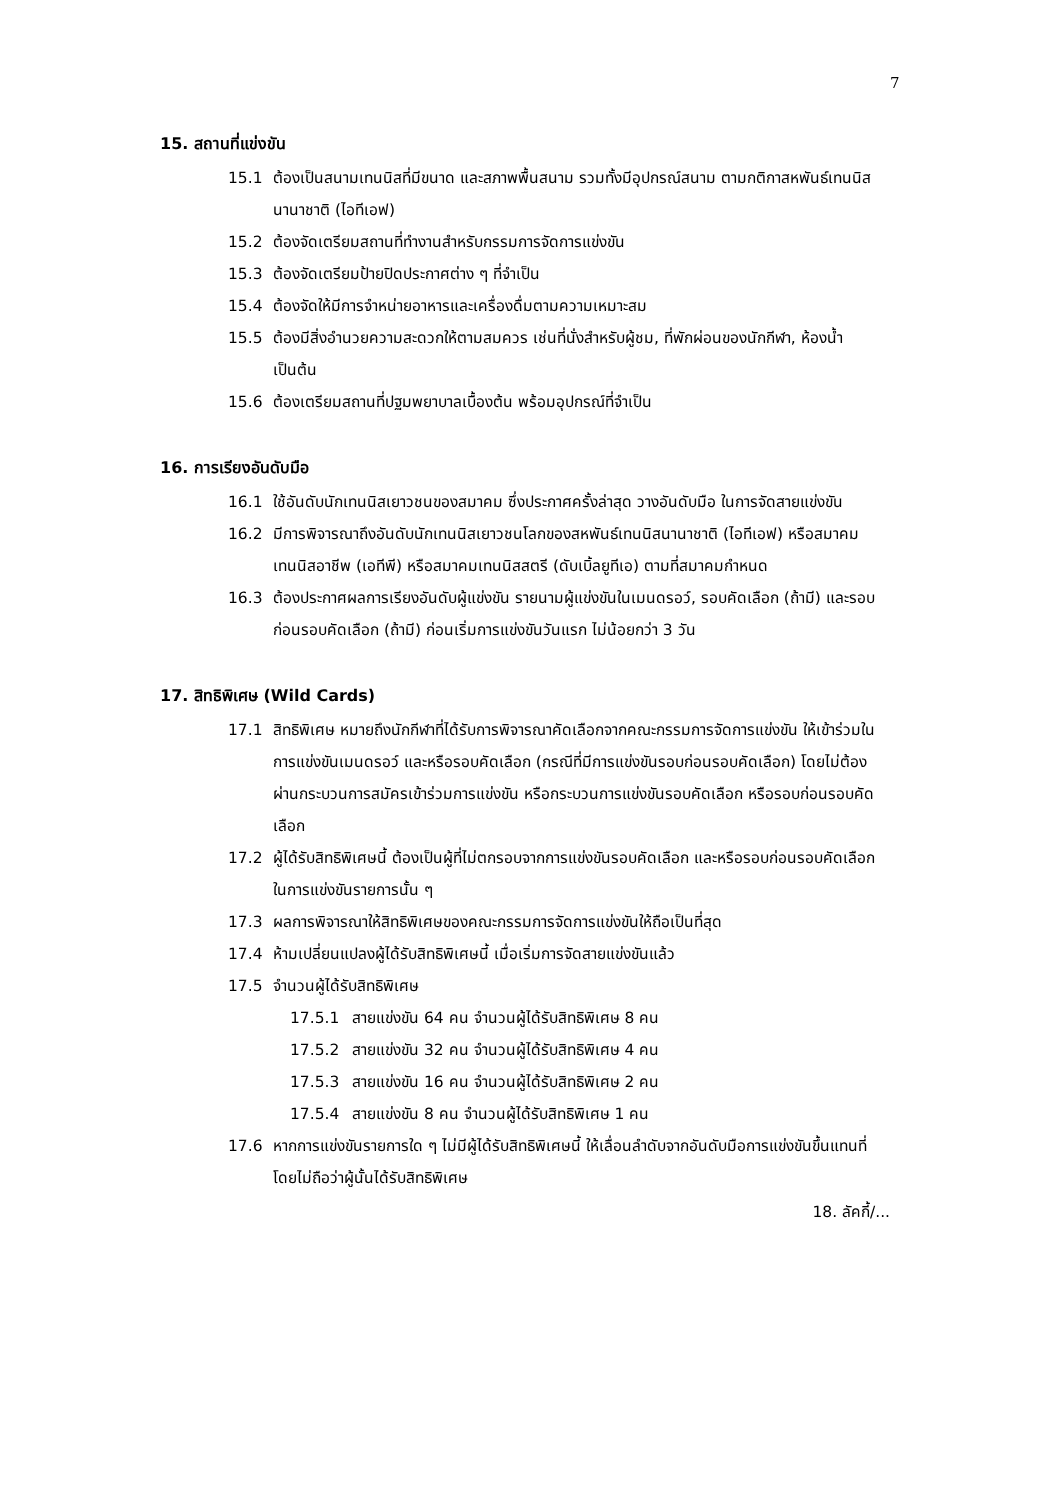7
15. สถานที่แข่งขัน
15.1 ต้องเป็นสนามเทนนิสที่มีขนาด และสภาพพื้นสนาม รวมทั้งมีอุปกรณ์สนาม ตามกติกาสหพันธ์เทนนิสนานาชาติ (ไอทีเอฟ)
15.2 ต้องจัดเตรียมสถานที่ทำงานสำหรับกรรมการจัดการแข่งขัน
15.3 ต้องจัดเตรียมป้ายปิดประกาศต่าง ๆ ที่จำเป็น
15.4 ต้องจัดให้มีการจำหน่ายอาหารและเครื่องดื่มตามความเหมาะสม
15.5 ต้องมีสิ่งอำนวยความสะดวกให้ตามสมควร เช่นที่นั่งสำหรับผู้ชม, ที่พักผ่อนของนักกีฬา, ห้องน้ำ เป็นต้น
15.6 ต้องเตรียมสถานที่ปฐมพยาบาลเบื้องต้น พร้อมอุปกรณ์ที่จำเป็น
16. การเรียงอันดับมือ
16.1 ใช้อันดับนักเทนนิสเยาวชนของสมาคม ซึ่งประกาศครั้งล่าสุด วางอันดับมือ ในการจัดสายแข่งขัน
16.2 มีการพิจารณาถึงอันดับนักเทนนิสเยาวชนโลกของสหพันธ์เทนนิสนานาชาติ (ไอทีเอฟ) หรือสมาคมเทนนิสอาชีพ (เอทีพี) หรือสมาคมเทนนิสสตรี (ดับเบิ้ลยูทีเอ) ตามที่สมาคมกำหนด
16.3 ต้องประกาศผลการเรียงอันดับผู้แข่งขัน รายนามผู้แข่งขันในเมนดรอว์, รอบคัดเลือก (ถ้ามี) และรอบก่อนรอบคัดเลือก (ถ้ามี) ก่อนเริ่มการแข่งขันวันแรก ไม่น้อยกว่า 3 วัน
17. สิทธิพิเศษ (Wild Cards)
17.1 สิทธิพิเศษ หมายถึงนักกีฬาที่ได้รับการพิจารณาคัดเลือกจากคณะกรรมการจัดการแข่งขัน ให้เข้าร่วมในการแข่งขันเมนดรอว์ และหรือรอบคัดเลือก (กรณีที่มีการแข่งขันรอบก่อนรอบคัดเลือก) โดยไม่ต้องผ่านกระบวนการสมัครเข้าร่วมการแข่งขัน หรือกระบวนการแข่งขันรอบคัดเลือก หรือรอบก่อนรอบคัดเลือก
17.2 ผู้ได้รับสิทธิพิเศษนี้ ต้องเป็นผู้ที่ไม่ตกรอบจากการแข่งขันรอบคัดเลือก และหรือรอบก่อนรอบคัดเลือก ในการแข่งขันรายการนั้น ๆ
17.3 ผลการพิจารณาให้สิทธิพิเศษของคณะกรรมการจัดการแข่งขันให้ถือเป็นที่สุด
17.4 ห้ามเปลี่ยนแปลงผู้ได้รับสิทธิพิเศษนี้ เมื่อเริ่มการจัดสายแข่งขันแล้ว
17.5 จำนวนผู้ได้รับสิทธิพิเศษ
17.5.1 สายแข่งขัน 64 คน จำนวนผู้ได้รับสิทธิพิเศษ 8 คน
17.5.2 สายแข่งขัน 32 คน จำนวนผู้ได้รับสิทธิพิเศษ 4 คน
17.5.3 สายแข่งขัน 16 คน จำนวนผู้ได้รับสิทธิพิเศษ 2 คน
17.5.4 สายแข่งขัน 8 คน จำนวนผู้ได้รับสิทธิพิเศษ 1 คน
17.6 หากการแข่งขันรายการใด ๆ ไม่มีผู้ได้รับสิทธิพิเศษนี้ ให้เลื่อนลำดับจากอันดับมือการแข่งขันขึ้นแทนที่ โดยไม่ถือว่าผู้นั้นได้รับสิทธิพิเศษ
18. ลัคกี้/...